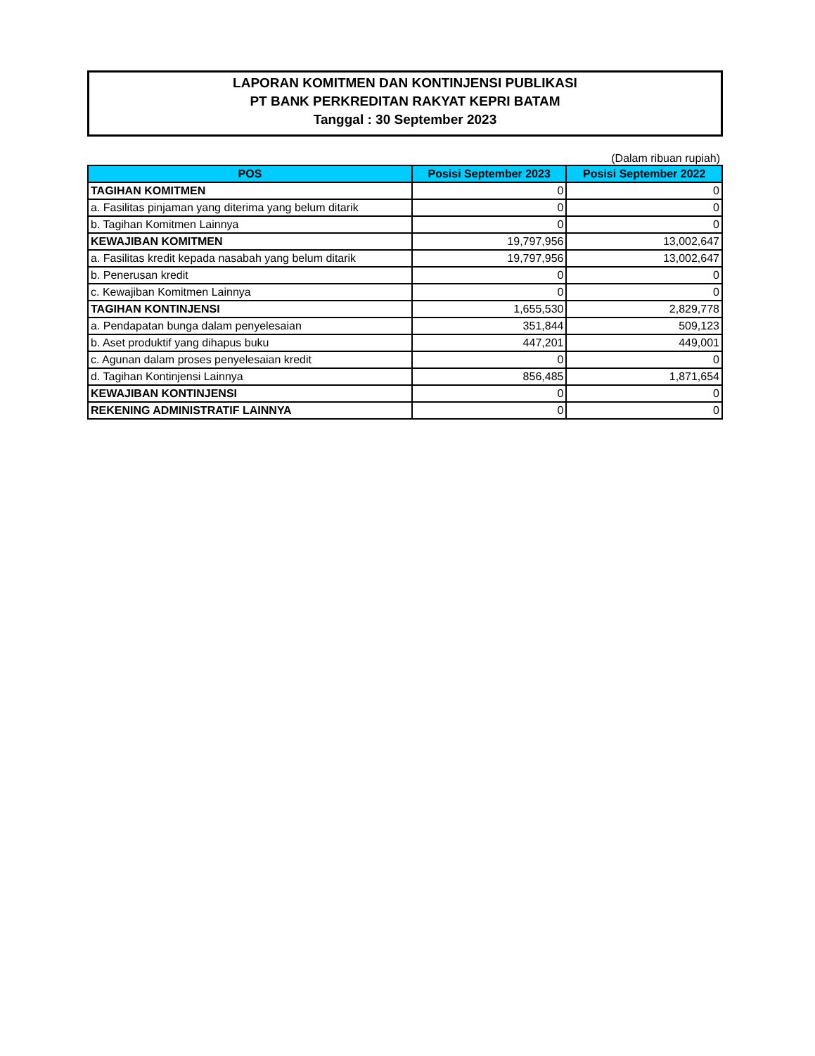LAPORAN KOMITMEN DAN KONTINJENSI PUBLIKASI
PT BANK PERKREDITAN RAKYAT KEPRI BATAM
Tanggal : 30 September 2023
(Dalam ribuan rupiah)
| POS | Posisi September 2023 | Posisi September 2022 |
| --- | --- | --- |
| TAGIHAN KOMITMEN | 0 | 0 |
| a. Fasilitas pinjaman yang diterima yang belum ditarik | 0 | 0 |
| b. Tagihan Komitmen Lainnya | 0 | 0 |
| KEWAJIBAN KOMITMEN | 19,797,956 | 13,002,647 |
| a. Fasilitas kredit kepada nasabah yang belum ditarik | 19,797,956 | 13,002,647 |
| b. Penerusan kredit | 0 | 0 |
| c. Kewajiban Komitmen Lainnya | 0 | 0 |
| TAGIHAN KONTINJENSI | 1,655,530 | 2,829,778 |
| a. Pendapatan bunga dalam penyelesaian | 351,844 | 509,123 |
| b. Aset produktif yang dihapus buku | 447,201 | 449,001 |
| c. Agunan dalam proses penyelesaian kredit | 0 | 0 |
| d. Tagihan Kontinjensi Lainnya | 856,485 | 1,871,654 |
| KEWAJIBAN KONTINJENSI | 0 | 0 |
| REKENING ADMINISTRATIF LAINNYA | 0 | 0 |